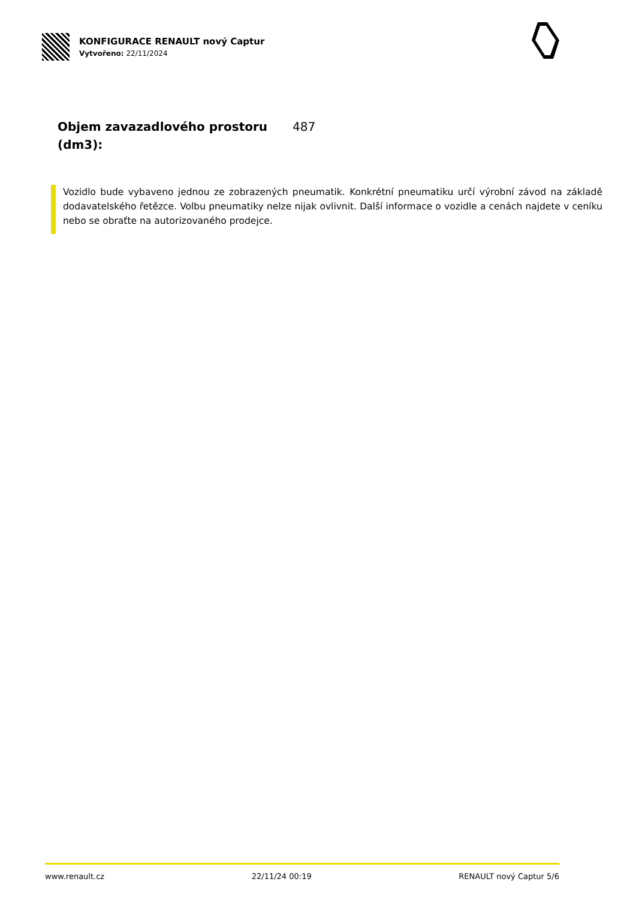KONFIGURACE RENAULT nový Captur
Vytvořeno: 22/11/2024
| Objem zavazadlového prostoru (dm3): | 487 |
Vozidlo bude vybaveno jednou ze zobrazených pneumatik. Konkrétní pneumatiku určí výrobní závod na základě dodavatelského řetězce. Volbu pneumatiky nelze nijak ovlivnit. Další informace o vozidle a cenách najdete v ceníku nebo se obraťte na autorizovaného prodejce.
www.renault.cz 22/11/24 00:19 RENAULT nový Captur 5/6